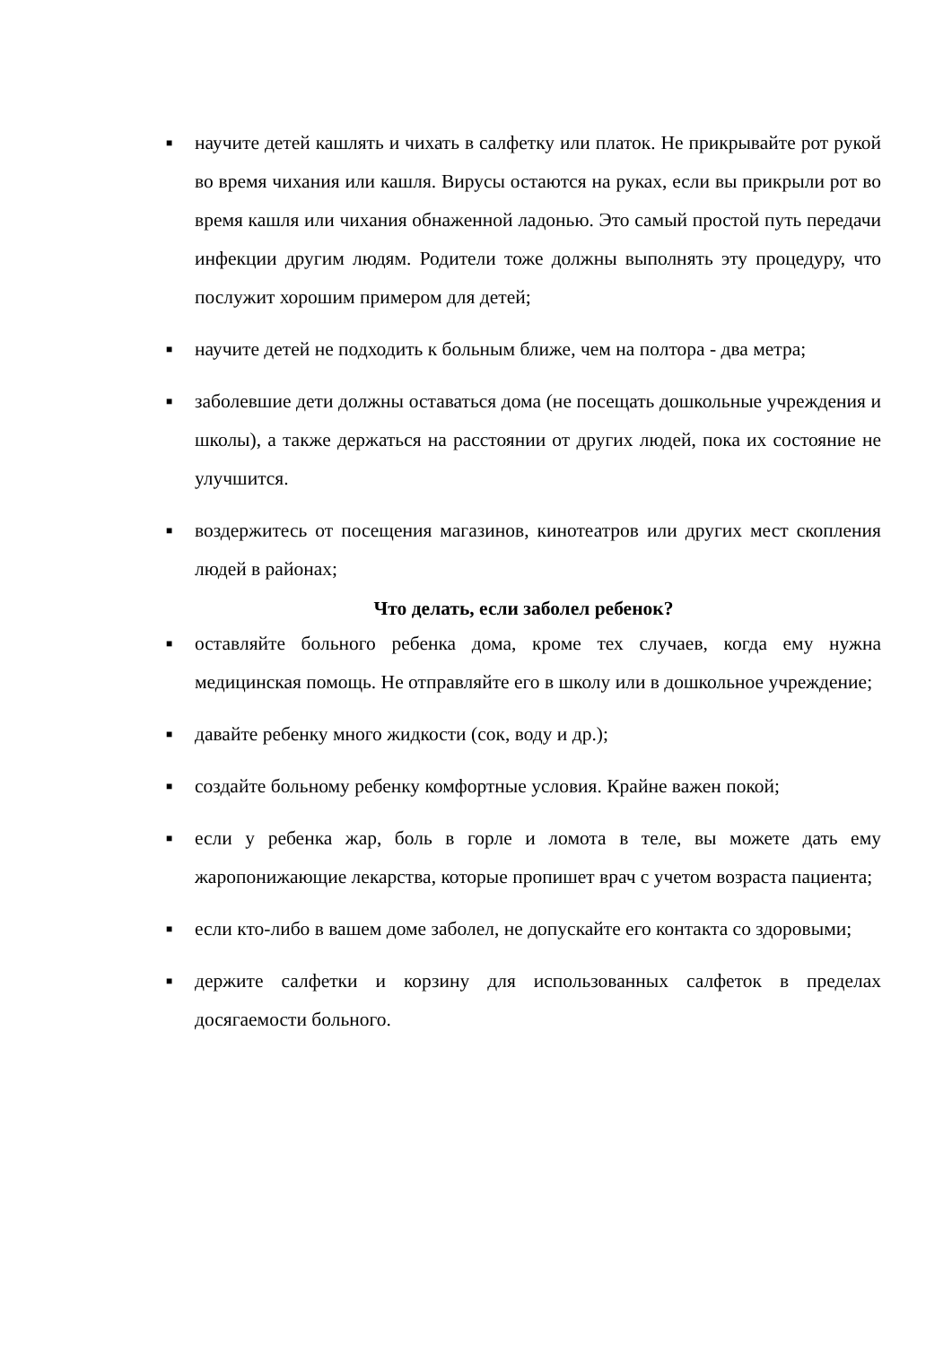■
научите детей кашлять и чихать в салфетку или платок. Не прикрывайте рот рукой во время чихания или кашля. Вирусы остаются на руках, если вы прикрыли рот во время кашля или чихания обнаженной ладонью. Это самый простой путь передачи инфекции другим людям. Родители тоже должны выполнять эту процедуру, что послужит хорошим примером для детей;
■
научите детей не подходить к больным ближе, чем на полтора - два метра;
■
заболевшие дети должны оставаться дома (не посещать дошкольные учреждения и школы), а также держаться на расстоянии от других людей, пока их состояние не улучшится.
■
воздержитесь от посещения магазинов, кинотеатров или других мест скопления людей в районах;
Что делать, если заболел ребенок?
■
оставляйте больного ребенка дома, кроме тех случаев, когда ему нужна медицинская помощь. Не отправляйте его в школу или в дошкольное учреждение;
■
давайте ребенку много жидкости (сок, воду и др.);
■
создайте больному ребенку комфортные условия. Крайне важен покой;
■
если у ребенка жар, боль в горле и ломота в теле, вы можете дать ему жаропонижающие лекарства, которые пропишет врач с учетом возраста пациента;
■
если кто-либо в вашем доме заболел, не допускайте его контакта со здоровыми;
■
держите салфетки и корзину для использованных салфеток в пределах досягаемости больного.